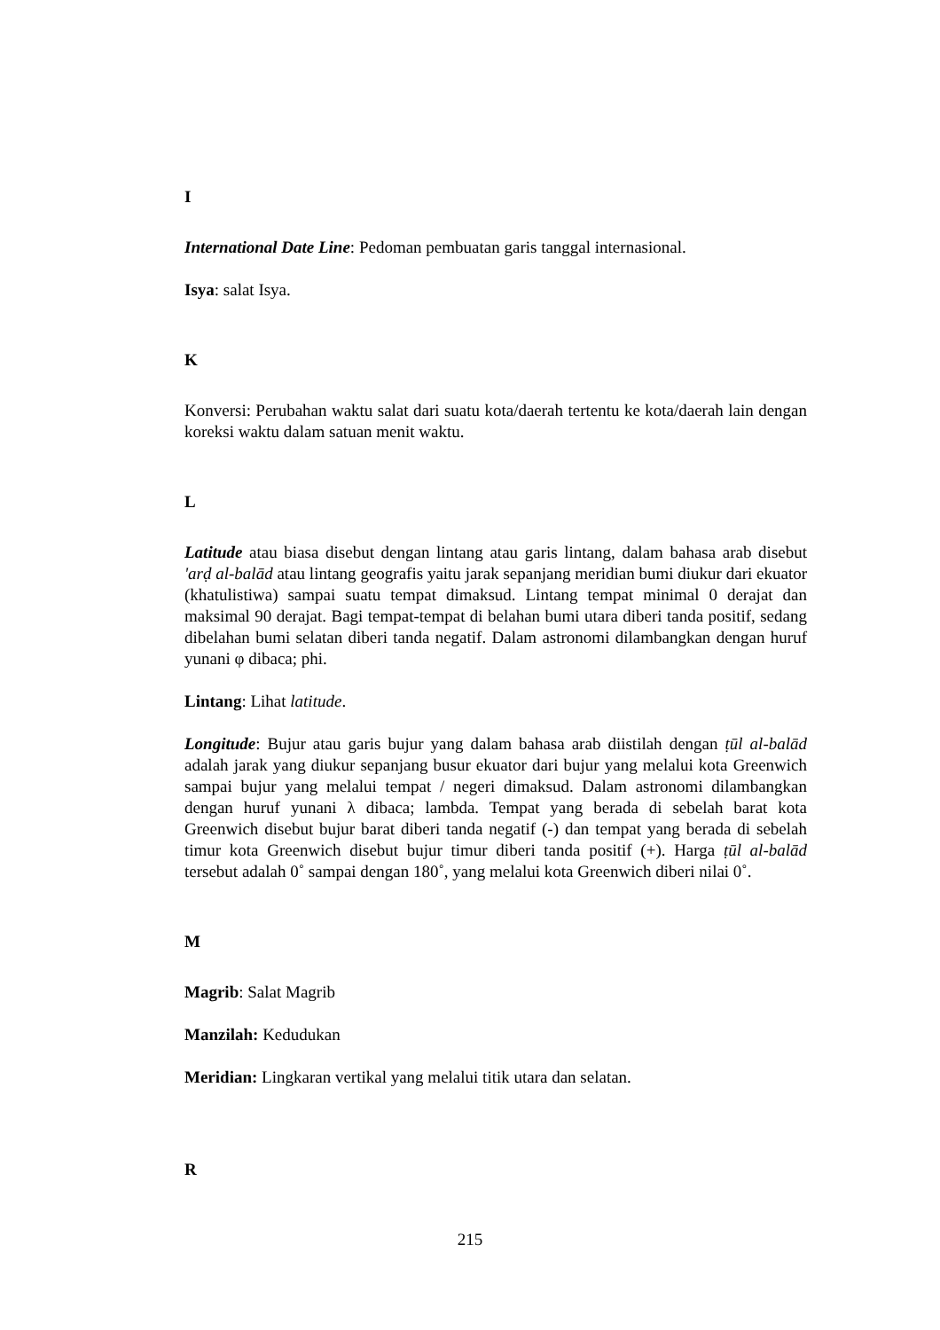I
International Date Line: Pedoman pembuatan garis tanggal internasional.
Isya: salat Isya.
K
Konversi: Perubahan waktu salat dari suatu kota/daerah tertentu ke kota/daerah lain dengan koreksi waktu dalam satuan menit waktu.
L
Latitude atau biasa disebut dengan lintang atau garis lintang, dalam bahasa arab disebut 'arḍ al-balād atau lintang geografis yaitu jarak sepanjang meridian bumi diukur dari ekuator (khatulistiwa) sampai suatu tempat dimaksud. Lintang tempat minimal 0 derajat dan maksimal 90 derajat. Bagi tempat-tempat di belahan bumi utara diberi tanda positif, sedang dibelahan bumi selatan diberi tanda negatif. Dalam astronomi dilambangkan dengan huruf yunani φ dibaca; phi.
Lintang: Lihat latitude.
Longitude: Bujur atau garis bujur yang dalam bahasa arab diistilah dengan ṭūl al-balād adalah jarak yang diukur sepanjang busur ekuator dari bujur yang melalui kota Greenwich sampai bujur yang melalui tempat / negeri dimaksud. Dalam astronomi dilambangkan dengan huruf yunani λ dibaca; lambda. Tempat yang berada di sebelah barat kota Greenwich disebut bujur barat diberi tanda negatif (-) dan tempat yang berada di sebelah timur kota Greenwich disebut bujur timur diberi tanda positif (+). Harga ṭūl al-balād tersebut adalah 0˚ sampai dengan 180˚, yang melalui kota Greenwich diberi nilai 0˚.
M
Magrib: Salat Magrib
Manzilah: Kedudukan
Meridian: Lingkaran vertikal yang melalui titik utara dan selatan.
R
215